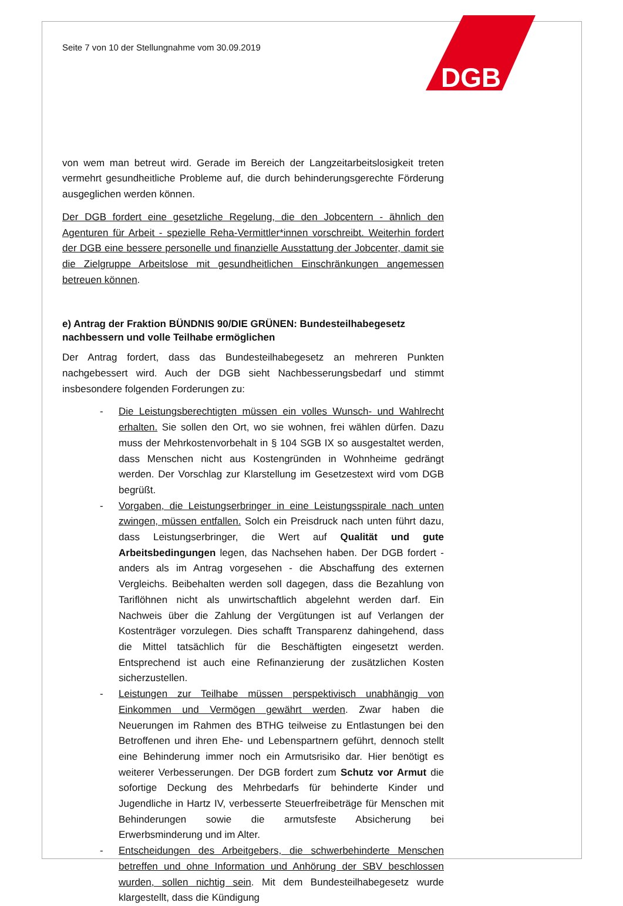DGB
Seite 7 von 10 der Stellungnahme vom 30.09.2019
von wem man betreut wird. Gerade im Bereich der Langzeitarbeitslosigkeit treten vermehrt gesundheitliche Probleme auf, die durch behinderungsgerechte Förderung ausgeglichen werden können.
Der DGB fordert eine gesetzliche Regelung, die den Jobcentern - ähnlich den Agenturen für Arbeit - spezielle Reha-Vermittler*innen vorschreibt. Weiterhin fordert der DGB eine bessere personelle und finanzielle Ausstattung der Jobcenter, damit sie die Zielgruppe Arbeitslose mit gesundheitlichen Einschränkungen angemessen betreuen können.
e) Antrag der Fraktion BÜNDNIS 90/DIE GRÜNEN: Bundesteilhabegesetz nachbessern und volle Teilhabe ermöglichen
Der Antrag fordert, dass das Bundesteilhabegesetz an mehreren Punkten nachgebessert wird. Auch der DGB sieht Nachbesserungsbedarf und stimmt insbesondere folgenden Forderungen zu:
- Die Leistungsberechtigten müssen ein volles Wunsch- und Wahlrecht erhalten. Sie sollen den Ort, wo sie wohnen, frei wählen dürfen. Dazu muss der Mehrkostenvorbehalt in § 104 SGB IX so ausgestaltet werden, dass Menschen nicht aus Kostengründen in Wohnheime gedrängt werden. Der Vorschlag zur Klarstellung im Gesetzestext wird vom DGB begrüßt.
- Vorgaben, die Leistungserbringer in eine Leistungsspirale nach unten zwingen, müssen entfallen. Solch ein Preisdruck nach unten führt dazu, dass Leistungserbringer, die Wert auf Qualität und gute Arbeitsbedingungen legen, das Nachsehen haben. Der DGB fordert - anders als im Antrag vorgesehen - die Abschaffung des externen Vergleichs. Beibehalten werden soll dagegen, dass die Bezahlung von Tariflöhnen nicht als unwirtschaftlich abgelehnt werden darf. Ein Nachweis über die Zahlung der Vergütungen ist auf Verlangen der Kostenträger vorzulegen. Dies schafft Transparenz dahingehend, dass die Mittel tatsächlich für die Beschäftigten eingesetzt werden. Entsprechend ist auch eine Refinanzierung der zusätzlichen Kosten sicherzustellen.
- Leistungen zur Teilhabe müssen perspektivisch unabhängig von Einkommen und Vermögen gewährt werden. Zwar haben die Neuerungen im Rahmen des BTHG teilweise zu Entlastungen bei den Betroffenen und ihren Ehe- und Lebenspartnern geführt, dennoch stellt eine Behinderung immer noch ein Armutsrisiko dar. Hier benötigt es weiterer Verbesserungen. Der DGB fordert zum Schutz vor Armut die sofortige Deckung des Mehrbedarfs für behinderte Kinder und Jugendliche in Hartz IV, verbesserte Steuerfreibeträge für Menschen mit Behinderungen sowie die armutsfeste Absicherung bei Erwerbsminderung und im Alter.
- Entscheidungen des Arbeitgebers, die schwerbehinderte Menschen betreffen und ohne Information und Anhörung der SBV beschlossen wurden, sollen nichtig sein. Mit dem Bundesteilhabegesetz wurde klargestellt, dass die Kündigung